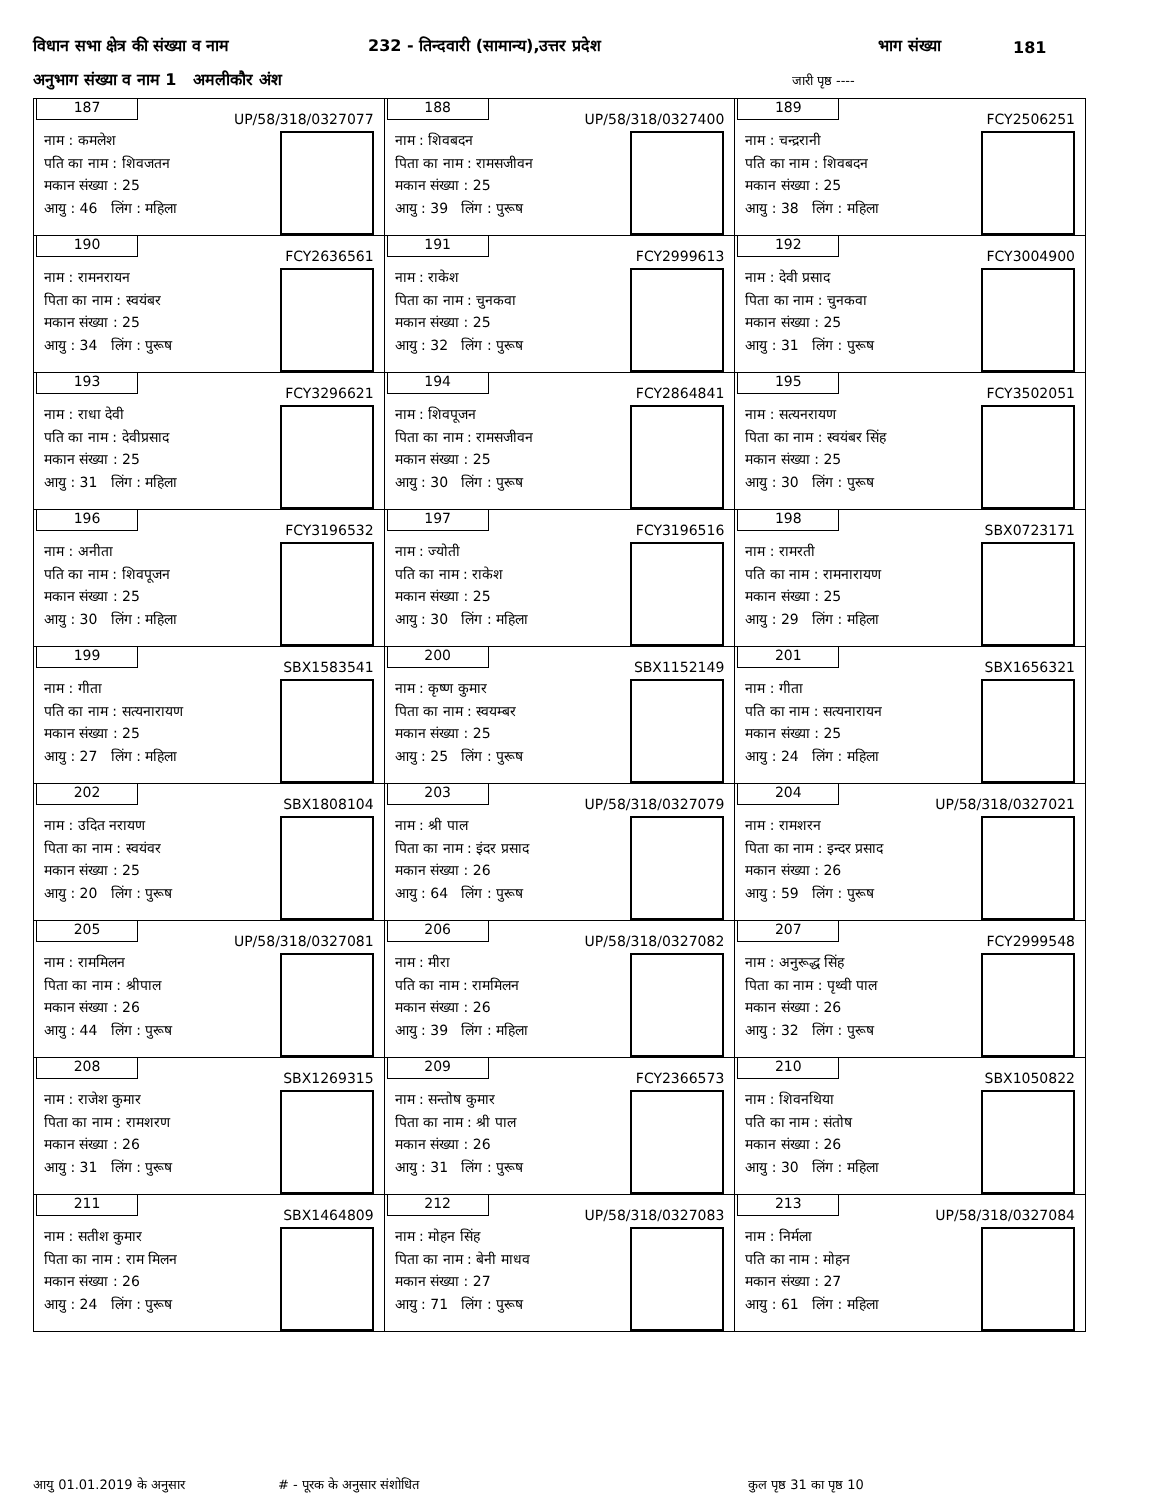विधान सभा क्षेत्र की संख्या व नाम 232 - तिन्दवारी (सामान्य),उत्तर प्रदेश भाग संख्या 181
अनुभाग संख्या व नाम 1 अमलीकौर अंश जारी पृष्ठ ----
| 187 UP/58/318/0327077 नाम : कमलेश पति का नाम : शिवजतन मकान संख्या : 25 आयु : 46 लिंग : महिला | 188 UP/58/318/0327400 नाम : शिवबदन पिता का नाम : रामसजीवन मकान संख्या : 25 आयु : 39 लिंग : पुरूष | 189 FCY2506251 नाम : चन्द्ररानी पति का नाम : शिवबदन मकान संख्या : 25 आयु : 38 लिंग : महिला |
| 190 FCY2636561 नाम : रामनरायन पिता का नाम : स्वयंबर मकान संख्या : 25 आयु : 34 लिंग : पुरूष | 191 FCY2999613 नाम : राकेश पिता का नाम : चुनकवा मकान संख्या : 25 आयु : 32 लिंग : पुरूष | 192 FCY3004900 नाम : देवी प्रसाद पिता का नाम : चुनकवा मकान संख्या : 25 आयु : 31 लिंग : पुरूष |
| 193 FCY3296621 नाम : राधा देवी पति का नाम : देवीप्रसाद मकान संख्या : 25 आयु : 31 लिंग : महिला | 194 FCY2864841 नाम : शिवपूजन पिता का नाम : रामसजीवन मकान संख्या : 25 आयु : 30 लिंग : पुरूष | 195 FCY3502051 नाम : सत्यनरायण पिता का नाम : स्वयंबर सिंह मकान संख्या : 25 आयु : 30 लिंग : पुरूष |
| 196 FCY3196532 नाम : अनीता पति का नाम : शिवपूजन मकान संख्या : 25 आयु : 30 लिंग : महिला | 197 FCY3196516 नाम : ज्योती पति का नाम : राकेश मकान संख्या : 25 आयु : 30 लिंग : महिला | 198 SBX0723171 नाम : रामरती पति का नाम : रामनारायण मकान संख्या : 25 आयु : 29 लिंग : महिला |
| 199 SBX1583541 नाम : गीता पति का नाम : सत्यनारायण मकान संख्या : 25 आयु : 27 लिंग : महिला | 200 SBX1152149 नाम : कृष्ण कुमार पिता का नाम : स्वयम्बर मकान संख्या : 25 आयु : 25 लिंग : पुरूष | 201 SBX1656321 नाम : गीता पति का नाम : सत्यनारायन मकान संख्या : 25 आयु : 24 लिंग : महिला |
| 202 SBX1808104 नाम : उदित नरायण पिता का नाम : स्वयंवर मकान संख्या : 25 आयु : 20 लिंग : पुरूष | 203 UP/58/318/0327079 नाम : श्री पाल पिता का नाम : इंदर प्रसाद मकान संख्या : 26 आयु : 64 लिंग : पुरूष | 204 UP/58/318/0327021 नाम : रामशरन पिता का नाम : इन्दर प्रसाद मकान संख्या : 26 आयु : 59 लिंग : पुरूष |
| 205 UP/58/318/0327081 नाम : राममिलन पिता का नाम : श्रीपाल मकान संख्या : 26 आयु : 44 लिंग : पुरूष | 206 UP/58/318/0327082 नाम : मीरा पति का नाम : राममिलन मकान संख्या : 26 आयु : 39 लिंग : महिला | 207 FCY2999548 नाम : अनुरूद्ध सिंह पिता का नाम : पृथ्वी पाल मकान संख्या : 26 आयु : 32 लिंग : पुरूष |
| 208 SBX1269315 नाम : राजेश कुमार पिता का नाम : रामशरण मकान संख्या : 26 आयु : 31 लिंग : पुरूष | 209 FCY2366573 नाम : सन्तोष कुमार पिता का नाम : श्री पाल मकान संख्या : 26 आयु : 31 लिंग : पुरूष | 210 SBX1050822 नाम : शिवनथिया पति का नाम : संतोष मकान संख्या : 26 आयु : 30 लिंग : महिला |
| 211 SBX1464809 नाम : सतीश कुमार पिता का नाम : राम मिलन मकान संख्या : 26 आयु : 24 लिंग : पुरूष | 212 UP/58/318/0327083 नाम : मोहन सिंह पिता का नाम : बेनी माधव मकान संख्या : 27 आयु : 71 लिंग : पुरूष | 213 UP/58/318/0327084 नाम : निर्मला पति का नाम : मोहन मकान संख्या : 27 आयु : 61 लिंग : महिला |
आयु 01.01.2019 के अनुसार # - पूरक के अनुसार संशोधित कुल पृष्ठ 31 का पृष्ठ 10